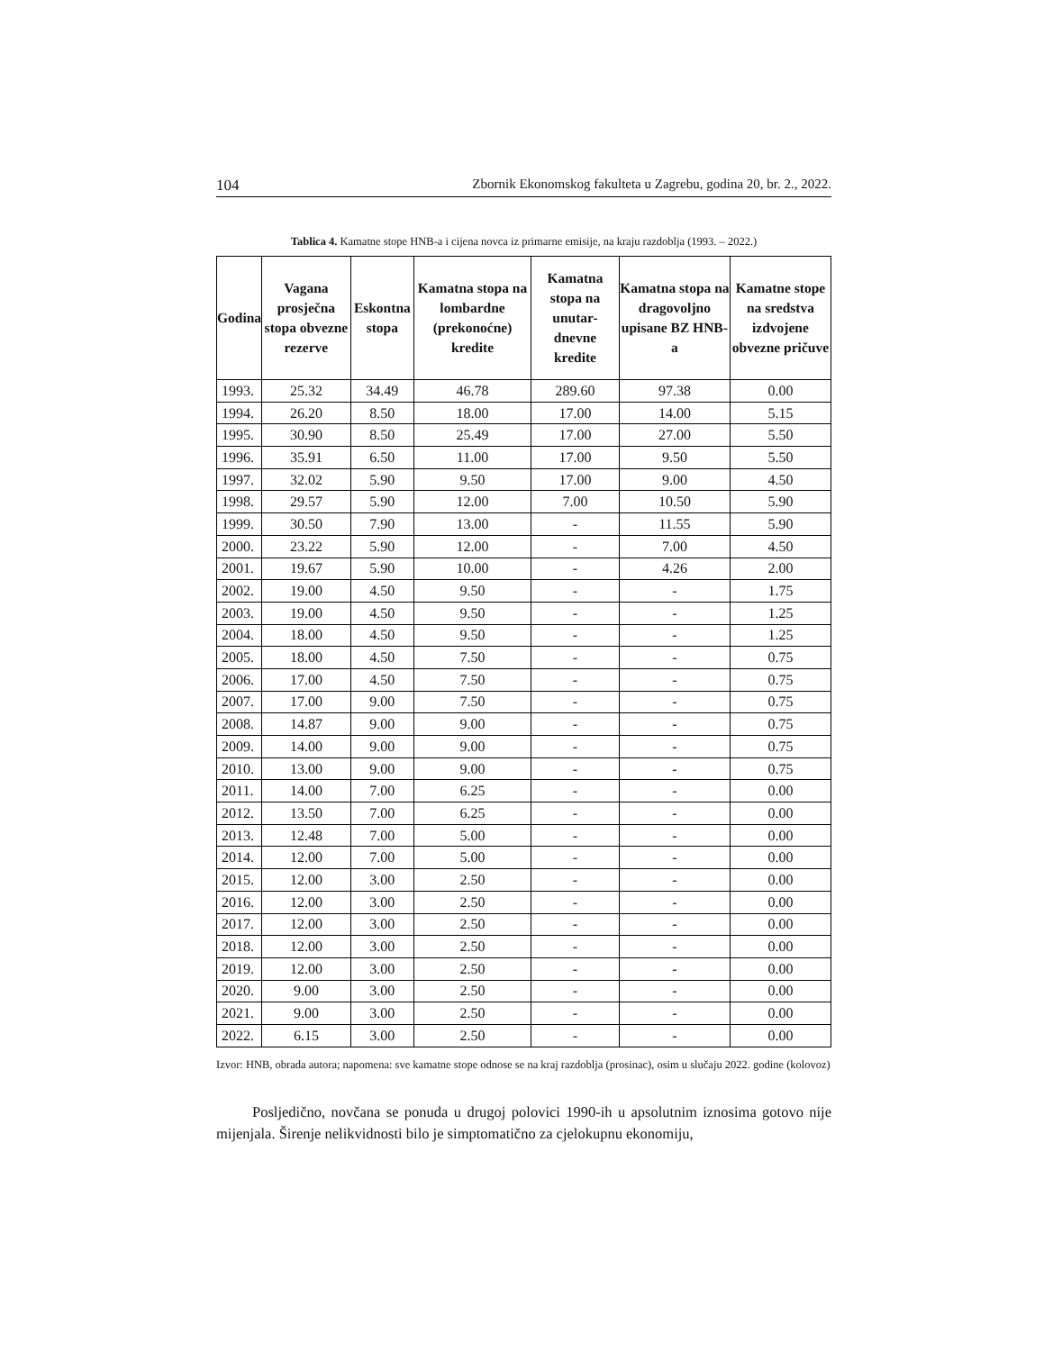104 Zbornik Ekonomskog fakulteta u Zagrebu, godina 20, br. 2., 2022.
Tablica 4. Kamatne stope HNB-a i cijena novca iz primarne emisije, na kraju razdoblja (1993. – 2022.)
| Godina | Vagana prosječna stopa obvezne rezerve | Eskontna stopa | Kamatna stopa na lombardne (prekonoćne) kredite | Kamatna stopa na unutar-dnevne kredite | Kamatna stopa na dragovoljno upisane BZ HNB-a | Kamatne stope na sredstva izdvojene obvezne pričuve |
| --- | --- | --- | --- | --- | --- | --- |
| 1993. | 25.32 | 34.49 | 46.78 | 289.60 | 97.38 | 0.00 |
| 1994. | 26.20 | 8.50 | 18.00 | 17.00 | 14.00 | 5.15 |
| 1995. | 30.90 | 8.50 | 25.49 | 17.00 | 27.00 | 5.50 |
| 1996. | 35.91 | 6.50 | 11.00 | 17.00 | 9.50 | 5.50 |
| 1997. | 32.02 | 5.90 | 9.50 | 17.00 | 9.00 | 4.50 |
| 1998. | 29.57 | 5.90 | 12.00 | 7.00 | 10.50 | 5.90 |
| 1999. | 30.50 | 7.90 | 13.00 | - | 11.55 | 5.90 |
| 2000. | 23.22 | 5.90 | 12.00 | - | 7.00 | 4.50 |
| 2001. | 19.67 | 5.90 | 10.00 | - | 4.26 | 2.00 |
| 2002. | 19.00 | 4.50 | 9.50 | - | - | 1.75 |
| 2003. | 19.00 | 4.50 | 9.50 | - | - | 1.25 |
| 2004. | 18.00 | 4.50 | 9.50 | - | - | 1.25 |
| 2005. | 18.00 | 4.50 | 7.50 | - | - | 0.75 |
| 2006. | 17.00 | 4.50 | 7.50 | - | - | 0.75 |
| 2007. | 17.00 | 9.00 | 7.50 | - | - | 0.75 |
| 2008. | 14.87 | 9.00 | 9.00 | - | - | 0.75 |
| 2009. | 14.00 | 9.00 | 9.00 | - | - | 0.75 |
| 2010. | 13.00 | 9.00 | 9.00 | - | - | 0.75 |
| 2011. | 14.00 | 7.00 | 6.25 | - | - | 0.00 |
| 2012. | 13.50 | 7.00 | 6.25 | - | - | 0.00 |
| 2013. | 12.48 | 7.00 | 5.00 | - | - | 0.00 |
| 2014. | 12.00 | 7.00 | 5.00 | - | - | 0.00 |
| 2015. | 12.00 | 3.00 | 2.50 | - | - | 0.00 |
| 2016. | 12.00 | 3.00 | 2.50 | - | - | 0.00 |
| 2017. | 12.00 | 3.00 | 2.50 | - | - | 0.00 |
| 2018. | 12.00 | 3.00 | 2.50 | - | - | 0.00 |
| 2019. | 12.00 | 3.00 | 2.50 | - | - | 0.00 |
| 2020. | 9.00 | 3.00 | 2.50 | - | - | 0.00 |
| 2021. | 9.00 | 3.00 | 2.50 | - | - | 0.00 |
| 2022. | 6.15 | 3.00 | 2.50 | - | - | 0.00 |
Izvor: HNB, obrada autora; napomena: sve kamatne stope odnose se na kraj razdoblja (prosinac), osim u slučaju 2022. godine (kolovoz)
Posljedično, novčana se ponuda u drugoj polovici 1990-ih u apsolutnim iznosima gotovo nije mijenjala. Širenje nelikvidnosti bilo je simptomatično za cjelokupnu ekonomiju,